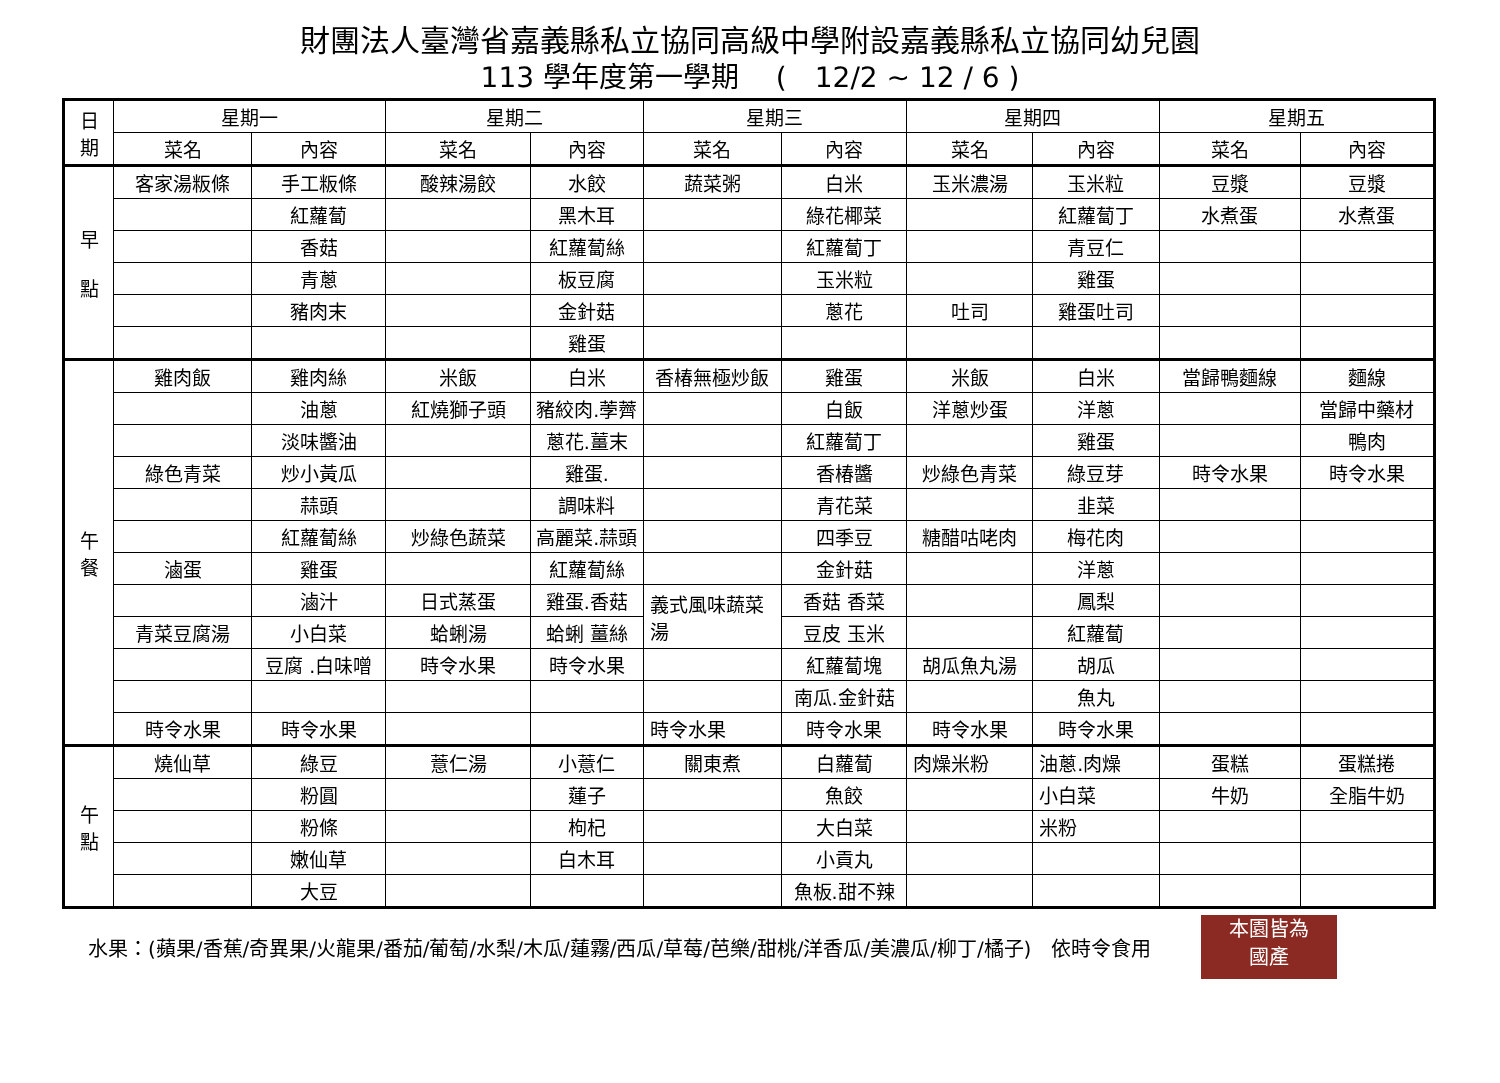財團法人臺灣省嘉義縣私立協同高級中學附設嘉義縣私立協同幼兒園
113 學年度第一學期　 (　12/2 ~ 12 / 6 )
| 日 期 | 星期一 | | 星期二 | | 星期三 | | 星期四 | | 星期五 | |
| --- | --- | --- | --- | --- | --- | --- | --- | --- | --- | --- |
| | 菜名 | 內容 | 菜名 | 內容 | 菜名 | 內容 | 菜名 | 內容 | 菜名 | 內容 |
| 早 點 | 客家湯粄條 | 手工粄條 | 酸辣湯餃 | 水餃 | 蔬菜粥 | 白米 | 玉米濃湯 | 玉米粒 | 豆漿 | 豆漿 |
| | | 紅蘿蔔 | | 黑木耳 | | 綠花椰菜 | | 紅蘿蔔丁 | 水煮蛋 | 水煮蛋 |
| | | 香菇 | | 紅蘿蔔絲 | | 紅蘿蔔丁 | | 青豆仁 | | |
| | | 青蔥 | | 板豆腐 | | 玉米粒 | | 雞蛋 | | |
| | | 豬肉末 | | 金針菇 | | 蔥花 | 吐司 | 雞蛋吐司 | | |
| | | | | 雞蛋 | | | | | | |
| 午 餐 | 雞肉飯 | 雞肉絲 | 米飯 | 白米 | 香椿無極炒飯 | 雞蛋 | 米飯 | 白米 | 當歸鴨麵線 | 麵線 |
| | | 油蔥 | 紅燒獅子頭 | 豬絞肉.荸薺 | | 白飯 | 洋蔥炒蛋 | 洋蔥 | | 當歸中藥材 |
| | | 淡味醬油 | | 蔥花.薑末 | | 紅蘿蔔丁 | | 雞蛋 | | 鴨肉 |
| | 綠色青菜 | 炒小黃瓜 | | 雞蛋. | | 香椿醬 | 炒綠色青菜 | 綠豆芽 | 時令水果 | 時令水果 |
| | | 蒜頭 | | 調味料 | | 青花菜 | | 韭菜 | | |
| | | 紅蘿蔔絲 | 炒綠色蔬菜 | 高麗菜.蒜頭 | | 四季豆 | 糖醋咕咾肉 | 梅花肉 | | |
| | 滷蛋 | 雞蛋 | | 紅蘿蔔絲 | | 金針菇 | | 洋蔥 | | |
| | | 滷汁 | 日式蒸蛋 | 雞蛋.香菇 | 義式風味蔬菜湯 | 香菇 香菜 | | 鳳梨 | | |
| | 青菜豆腐湯 | 小白菜 | 蛤蜊湯 | 蛤蜊 薑絲 | | 豆皮 玉米 | | 紅蘿蔔 | | |
| | | 豆腐 .白味噌 | 時令水果 | 時令水果 | | 紅蘿蔔塊 | 胡瓜魚丸湯 | 胡瓜 | | |
| | | | | | | 南瓜.金針菇 | | 魚丸 | | |
| | 時令水果 | 時令水果 | | | 時令水果 | 時令水果 | 時令水果 | 時令水果 | | |
| 午 點 | 燒仙草 | 綠豆 | 薏仁湯 | 小薏仁 | 關東煮 | 白蘿蔔 | 肉燥米粉 | 油蔥.肉燥 | 蛋糕 | 蛋糕捲 |
| | | 粉圓 | | 蓮子 | | 魚餃 | | 小白菜 | 牛奶 | 全脂牛奶 |
| | | 粉條 | | 枸杞 | | 大白菜 | | 米粉 | | |
| | | 嫩仙草 | | 白木耳 | | 小貢丸 | | | | |
| | | 大豆 | | | | 魚板.甜不辣 | | | | |
水果：(蘋果/香蕉/奇異果/火龍果/番茄/葡萄/水梨/木瓜/蓮霧/西瓜/草莓/芭樂/甜桃/洋香瓜/美濃瓜/柳丁/橘子)　依時令食用
本園皆為
國產